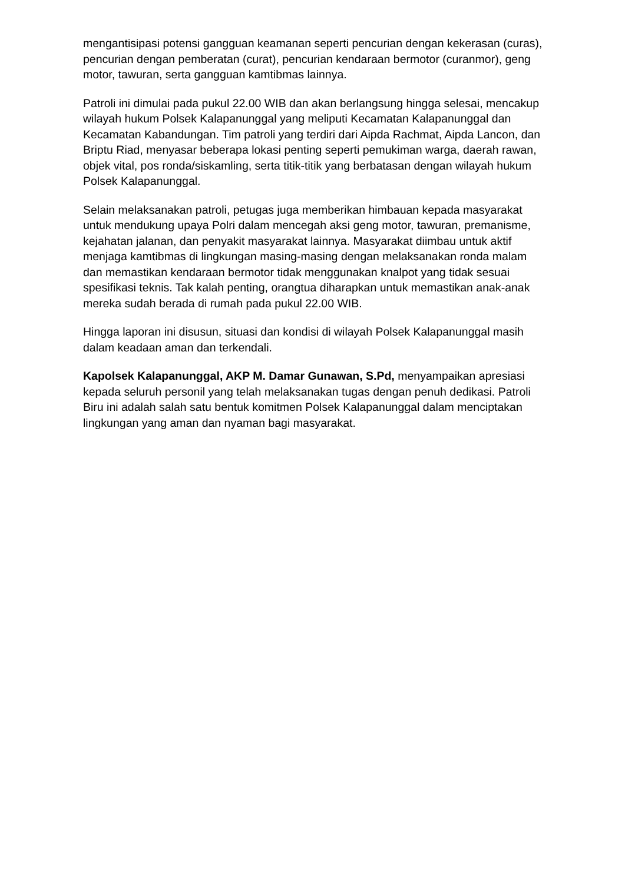mengantisipasi potensi gangguan keamanan seperti pencurian dengan kekerasan (curas), pencurian dengan pemberatan (curat), pencurian kendaraan bermotor (curanmor), geng motor, tawuran, serta gangguan kamtibmas lainnya.
Patroli ini dimulai pada pukul 22.00 WIB dan akan berlangsung hingga selesai, mencakup wilayah hukum Polsek Kalapanunggal yang meliputi Kecamatan Kalapanunggal dan Kecamatan Kabandungan. Tim patroli yang terdiri dari Aipda Rachmat, Aipda Lancon, dan Briptu Riad, menyasar beberapa lokasi penting seperti pemukiman warga, daerah rawan, objek vital, pos ronda/siskamling, serta titik-titik yang berbatasan dengan wilayah hukum Polsek Kalapanunggal.
Selain melaksanakan patroli, petugas juga memberikan himbauan kepada masyarakat untuk mendukung upaya Polri dalam mencegah aksi geng motor, tawuran, premanisme, kejahatan jalanan, dan penyakit masyarakat lainnya. Masyarakat diimbau untuk aktif menjaga kamtibmas di lingkungan masing-masing dengan melaksanakan ronda malam dan memastikan kendaraan bermotor tidak menggunakan knalpot yang tidak sesuai spesifikasi teknis. Tak kalah penting, orangtua diharapkan untuk memastikan anak-anak mereka sudah berada di rumah pada pukul 22.00 WIB.
Hingga laporan ini disusun, situasi dan kondisi di wilayah Polsek Kalapanunggal masih dalam keadaan aman dan terkendali.
Kapolsek Kalapanunggal, AKP M. Damar Gunawan, S.Pd, menyampaikan apresiasi kepada seluruh personil yang telah melaksanakan tugas dengan penuh dedikasi. Patroli Biru ini adalah salah satu bentuk komitmen Polsek Kalapanunggal dalam menciptakan lingkungan yang aman dan nyaman bagi masyarakat.